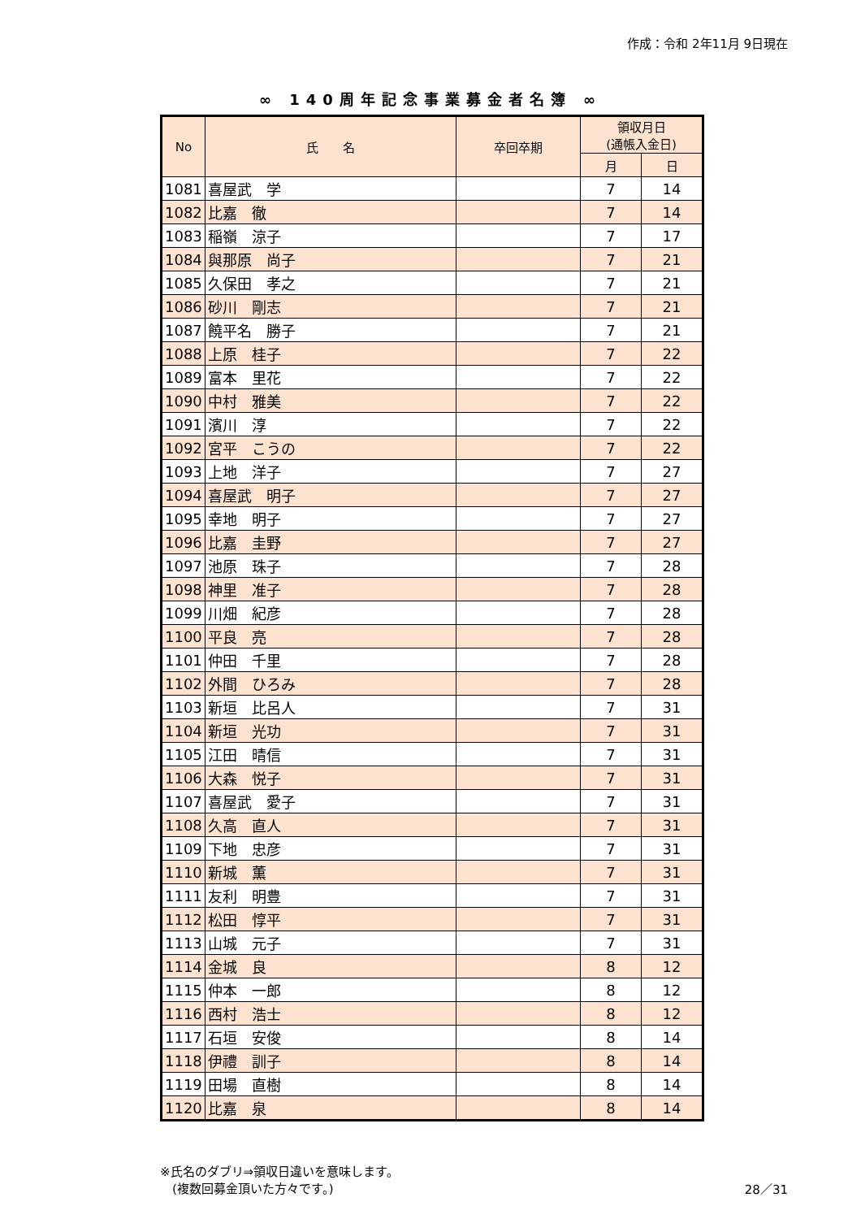作成：令和 2年11月 9日現在
∞ 140周年記念事業募金者名簿 ∞
| No | 氏 名 | 卒回卒期 | 領収月日 (通帳入金日) | |
| --- | --- | --- | --- | --- |
| | | | 月 | 日 |
| 1081 | 喜屋武 学 | | 7 | 14 |
| 1082 | 比嘉 徹 | | 7 | 14 |
| 1083 | 稲嶺 涼子 | | 7 | 17 |
| 1084 | 與那原 尚子 | | 7 | 21 |
| 1085 | 久保田 孝之 | | 7 | 21 |
| 1086 | 砂川 剛志 | | 7 | 21 |
| 1087 | 饒平名 勝子 | | 7 | 21 |
| 1088 | 上原 桂子 | | 7 | 22 |
| 1089 | 富本 里花 | | 7 | 22 |
| 1090 | 中村 雅美 | | 7 | 22 |
| 1091 | 濱川 淳 | | 7 | 22 |
| 1092 | 宮平 こうの | | 7 | 22 |
| 1093 | 上地 洋子 | | 7 | 27 |
| 1094 | 喜屋武 明子 | | 7 | 27 |
| 1095 | 幸地 明子 | | 7 | 27 |
| 1096 | 比嘉 圭野 | | 7 | 27 |
| 1097 | 池原 珠子 | | 7 | 28 |
| 1098 | 神里 准子 | | 7 | 28 |
| 1099 | 川畑 紀彦 | | 7 | 28 |
| 1100 | 平良 亮 | | 7 | 28 |
| 1101 | 仲田 千里 | | 7 | 28 |
| 1102 | 外間 ひろみ | | 7 | 28 |
| 1103 | 新垣 比呂人 | | 7 | 31 |
| 1104 | 新垣 光功 | | 7 | 31 |
| 1105 | 江田 晴信 | | 7 | 31 |
| 1106 | 大森 悦子 | | 7 | 31 |
| 1107 | 喜屋武 愛子 | | 7 | 31 |
| 1108 | 久高 直人 | | 7 | 31 |
| 1109 | 下地 忠彦 | | 7 | 31 |
| 1110 | 新城 薫 | | 7 | 31 |
| 1111 | 友利 明豊 | | 7 | 31 |
| 1112 | 松田 惇平 | | 7 | 31 |
| 1113 | 山城 元子 | | 7 | 31 |
| 1114 | 金城 良 | | 8 | 12 |
| 1115 | 仲本 一郎 | | 8 | 12 |
| 1116 | 西村 浩士 | | 8 | 12 |
| 1117 | 石垣 安俊 | | 8 | 14 |
| 1118 | 伊禮 訓子 | | 8 | 14 |
| 1119 | 田場 直樹 | | 8 | 14 |
| 1120 | 比嘉 泉 | | 8 | 14 |
※氏名のダブリ⇒領収日違いを意味します。
　(複数回募金頂いた方々です。)
28／31